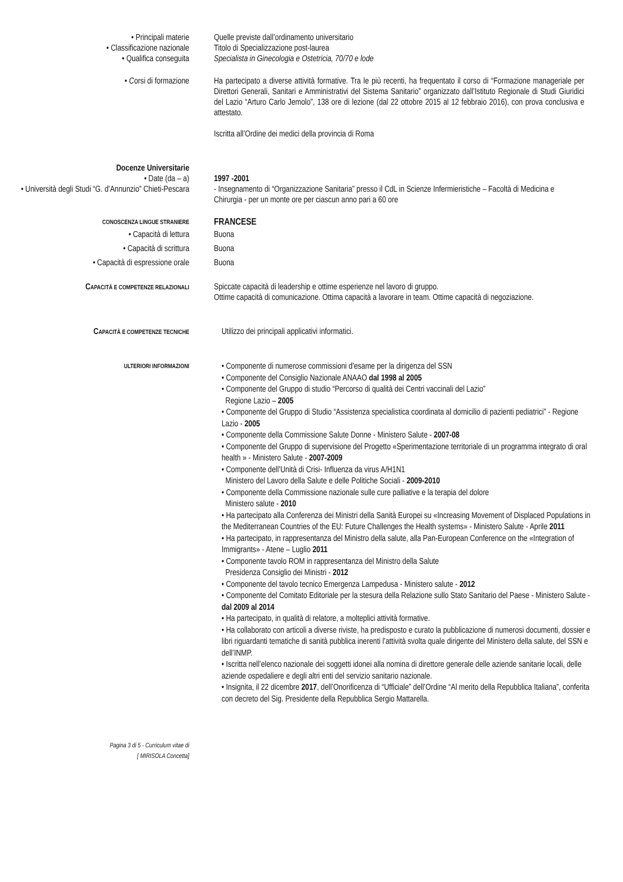• Principali materie Quelle previste dall’ordinamento universitario
• Classificazione nazionale Titolo di Specializzazione post-laurea
• Qualifica conseguita Specialista in Ginecologia e Ostetricia, 70/70 e lode
• Corsi di formazione Ha partecipato a diverse attività formative. Tra le più recenti, ha frequentato il corso di “Formazione manageriale per Direttori Generali, Sanitari e Amministrativi del Sistema Sanitario” organizzato dall’Istituto Regionale di Studi Giuridici del Lazio “Arturo Carlo Jemolo”, 138 ore di lezione (dal 22 ottobre 2015 al 12 febbraio 2016), con prova conclusiva e attestato.
Iscritta all’Ordine dei medici della provincia di Roma
Docenze Universitarie
• Date (da – a) 1997 -2001
• Università degli Studi “G. d’Annunzio” Chieti-Pescara
- Insegnamento di “Organizzazione Sanitaria” presso il CdL in Scienze Infermieristiche – Facoltà di Medicina e Chirurgia - per un monte ore per ciascun anno pari a 60 ore
CONOSCENZA LINGUE STRANIERE
FRANCESE
• Capacità di lettura Buona
• Capacità di scrittura Buona
• Capacità di espressione orale Buona
CAPACITÀ E COMPETENZE RELAZIONALI
Spiccate capacità di leadership e ottime esperienze nel lavoro di gruppo.
Ottime capacità di comunicazione. Ottima capacità a lavorare in team. Ottime capacità di negoziazione.
CAPACITÀ E COMPETENZE TECNICHE
Utilizzo dei principali applicativi informatici.
ULTERIORI INFORMAZIONI
• Componente di numerose commissioni d'esame per la dirigenza del SSN
• Componente del Consiglio Nazionale ANAAO dal 1998 al 2005
• Componente del Gruppo di studio “Percorso di qualità dei Centri vaccinali del Lazio”
Regione Lazio – 2005
• Componente del Gruppo di Studio “Assistenza specialistica coordinata al domicilio di pazienti pediatrici” - Regione Lazio - 2005
• Componente della Commissione Salute Donne - Ministero Salute - 2007-08
• Componente del Gruppo di supervisione del Progetto «Sperimentazione territoriale di un programma integrato di oral health » - Ministero Salute - 2007-2009
• Componente dell’Unità di Crisi- Influenza da virus A/H1N1
Ministero del Lavoro della Salute e delle Politiche Sociali - 2009-2010
• Componente della Commissione nazionale sulle cure palliative e la terapia del dolore
Ministero salute - 2010
• Ha partecipato alla Conferenza dei Ministri della Sanità Europei su «Increasing Movement of Displaced Populations in the Mediterranean Countries of the EU: Future Challenges the Health systems» - Ministero Salute - Aprile 2011
• Ha partecipato, in rappresentanza del Ministro della salute, alla Pan-European Conference on the «Integration of Immigrants» - Atene – Luglio 2011
• Componente tavolo ROM in rappresentanza del Ministro della Salute
Presidenza Consiglio dei Ministri - 2012
• Componente del tavolo tecnico Emergenza Lampedusa - Ministero salute - 2012
• Componente del Comitato Editoriale per la stesura della Relazione sullo Stato Sanitario del Paese - Ministero Salute - dal 2009 al 2014
• Ha partecipato, in qualità di relatore, a molteplici attività formative.
• Ha collaborato con articoli a diverse riviste, ha predisposto e curato la pubblicazione di numerosi documenti, dossier e libri riguardanti tematiche di sanità pubblica inerenti l’attività svolta quale dirigente del Ministero della salute, del SSN e dell’INMP.
• Iscritta nell’elenco nazionale dei soggetti idonei alla nomina di direttore generale delle aziende sanitarie locali, delle aziende ospedaliere e degli altri enti del servizio sanitario nazionale.
• Insignita, il 22 dicembre 2017, dell’Onorificenza di “Ufficiale” dell’Ordine “Al merito della Repubblica Italiana”, conferita con decreto del Sig. Presidente della Repubblica Sergio Mattarella.
Pagina 3 di 5 - Curriculum vitae di
[ MIRISOLA Concetta]